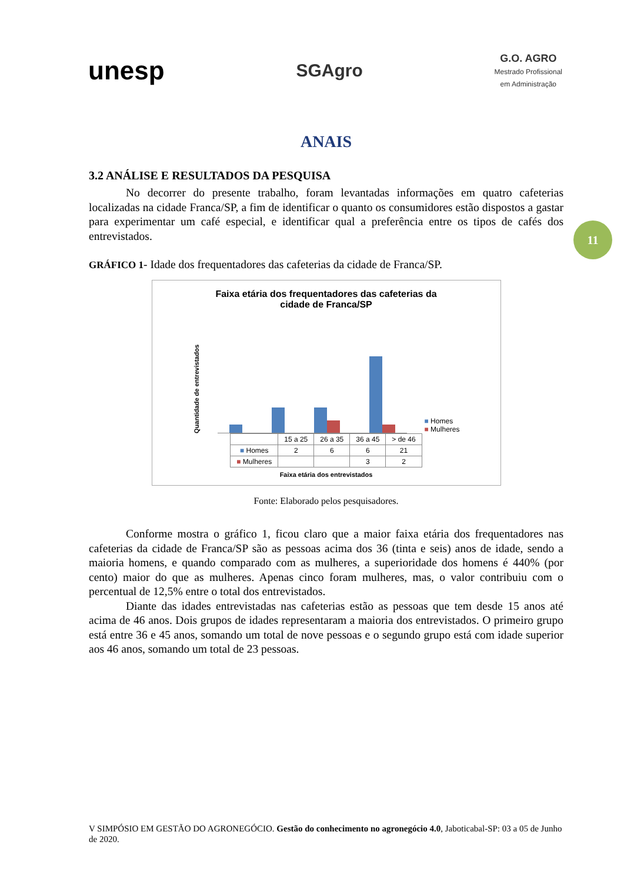unesp
SGAgro
G.O. AGRO
Mestrado Profissional
em Administração
11
ANAIS
3.2 ANÁLISE E RESULTADOS DA PESQUISA
No decorrer do presente trabalho, foram levantadas informações em quatro cafeterias localizadas na cidade Franca/SP, a fim de identificar o quanto os consumidores estão dispostos a gastar para experimentar um café especial, e identificar qual a preferência entre os tipos de cafés dos entrevistados.
GRÁFICO 1- Idade dos frequentadores das cafeterias da cidade de Franca/SP.
Faixa etária dos frequentadores das cafeterias da
cidade de Franca/SP
Quantidade de entrevistados
■ Homes
■ Mulheres
| | 15 a 25 | 26 a 35 | 36 a 45 | > de 46 |
| --- | --- | --- | --- | --- |
| ■ Homes | 2 | 6 | 6 | 21 |
| ■ Mulheres | | | 3 | 2 |
Faixa etária dos entrevistados
Fonte: Elaborado pelos pesquisadores.
Conforme mostra o gráfico 1, ficou claro que a maior faixa etária dos frequentadores nas cafeterias da cidade de Franca/SP são as pessoas acima dos 36 (tinta e seis) anos de idade, sendo a maioria homens, e quando comparado com as mulheres, a superioridade dos homens é 440% (por cento) maior do que as mulheres. Apenas cinco foram mulheres, mas, o valor contribuiu com o percentual de 12,5% entre o total dos entrevistados.
Diante das idades entrevistadas nas cafeterias estão as pessoas que tem desde 15 anos até acima de 46 anos. Dois grupos de idades representaram a maioria dos entrevistados. O primeiro grupo está entre 36 e 45 anos, somando um total de nove pessoas e o segundo grupo está com idade superior aos 46 anos, somando um total de 23 pessoas.
V SIMPÓSIO EM GESTÃO DO AGRONEGÓCIO. Gestão do conhecimento no agronegócio 4.0, Jaboticabal-SP: 03 a 05 de Junho de 2020.